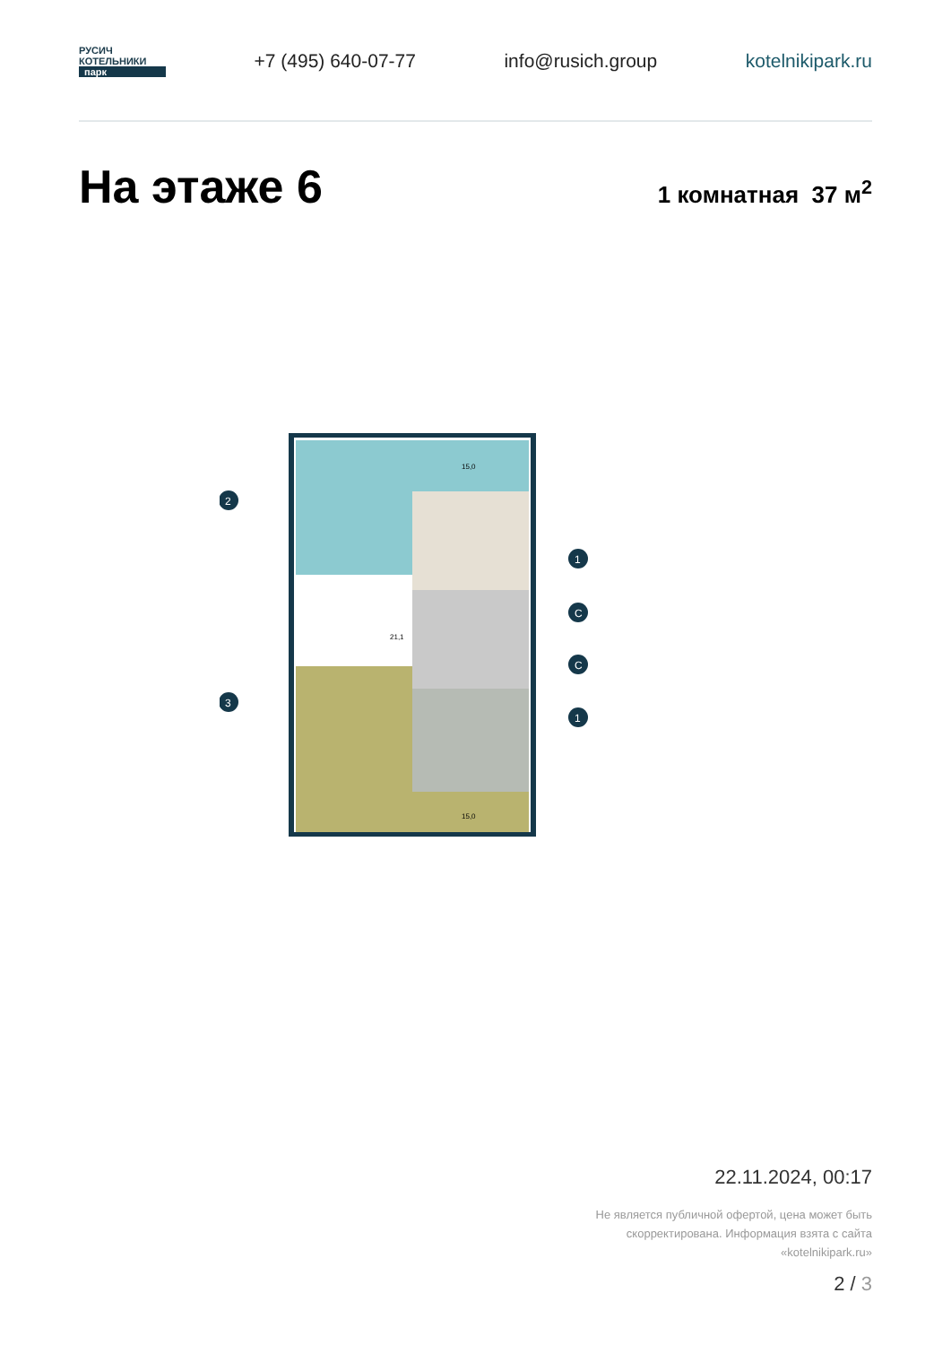РУСИЧ
КОТЕЛЬНИКИ
парк
+7 (495) 640-07-77 info@rusich.group kotelnikipark.ru
На этаже 6
1 комнатная 37 м<sup>2</sup>
2
3
1
C
C
1
15,0
15,0
21,1
22.11.2024, 00:17
Не является публичной офертой, цена может быть
скорректирована. Информация взята с сайта
«kotelnikipark.ru»
2 / 3